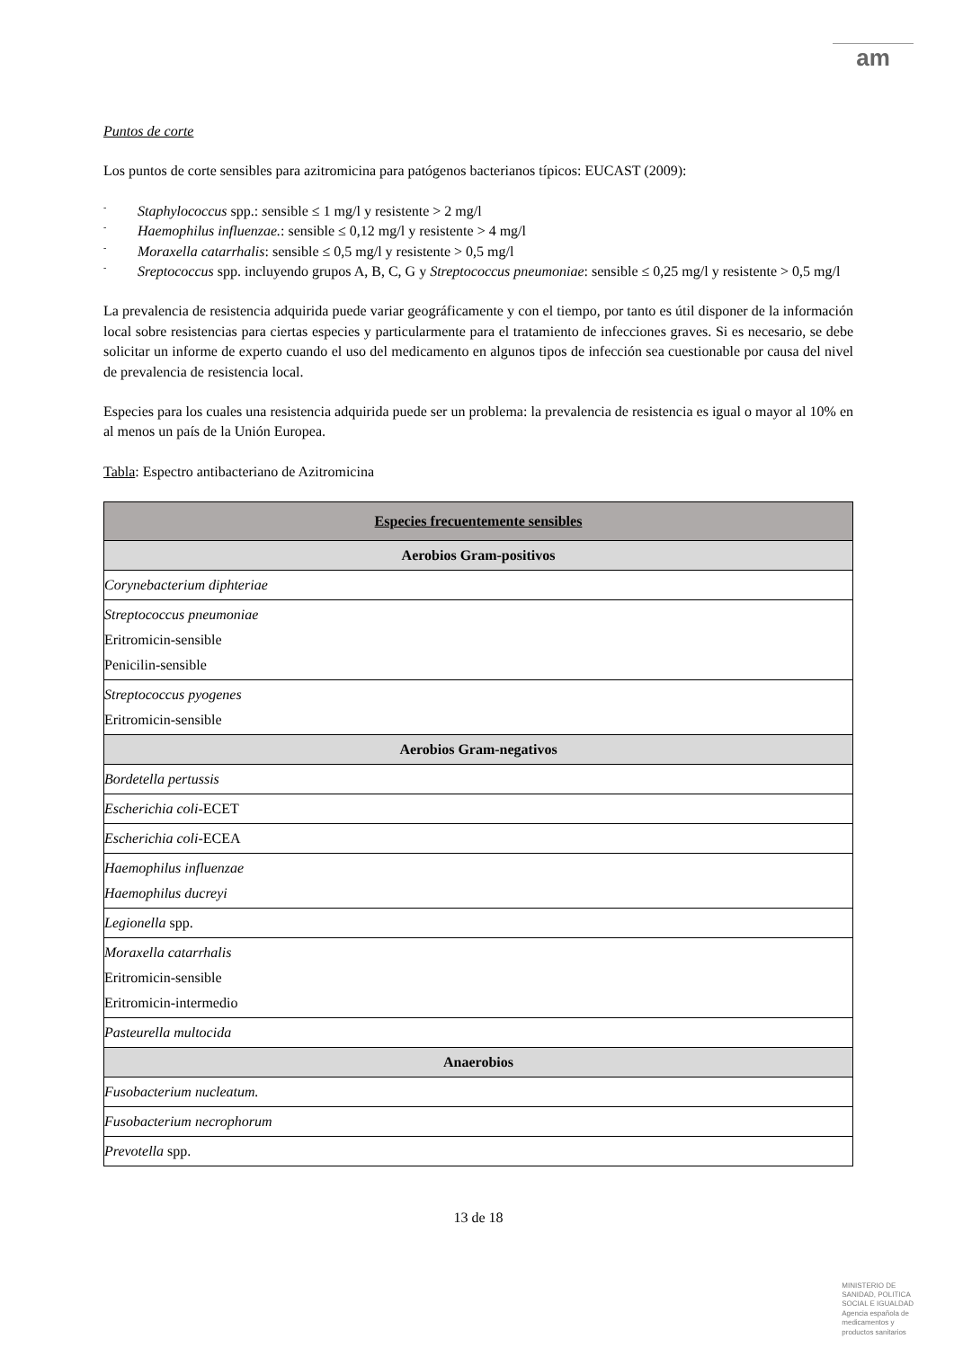am
Puntos de corte
Los puntos de corte sensibles para azitromicina para patógenos bacterianos típicos: EUCAST (2009):
- Staphylococcus spp.: sensible ≤ 1 mg/l y resistente > 2 mg/l
- Haemophilus influenzae.: sensible ≤ 0,12 mg/l y resistente > 4 mg/l
- Moraxella catarrhalis: sensible ≤ 0,5 mg/l y resistente > 0,5 mg/l
- Sreptococcus spp. incluyendo grupos A, B, C, G y Streptococcus pneumoniae: sensible ≤ 0,25 mg/l y resistente > 0,5 mg/l
La prevalencia de resistencia adquirida puede variar geográficamente y con el tiempo, por tanto es útil disponer de la información local sobre resistencias para ciertas especies y particularmente para el tratamiento de infecciones graves. Si es necesario, se debe solicitar un informe de experto cuando el uso del medicamento en algunos tipos de infección sea cuestionable por causa del nivel de prevalencia de resistencia local.
Especies para los cuales una resistencia adquirida puede ser un problema: la prevalencia de resistencia es igual o mayor al 10% en al menos un país de la Unión Europea.
Tabla: Espectro antibacteriano de Azitromicina
| Especies frecuentemente sensibles |
| --- |
| Aerobios Gram-positivos |
| Corynebacterium diphteriae |
| Streptococcus pneumoniae Eritromicin-sensible Penicilin-sensible |
| Streptococcus pyogenes Eritromicin-sensible |
| Aerobios Gram-negativos |
| Bordetella pertussis |
| Escherichia coli- ECET |
| Escherichia coli- ECEA |
| Haemophilus influenzae Haemophilus ducreyi |
| Legionella spp. |
| Moraxella catarrhalis Eritromicin-sensible Eritromicin-intermedio |
| Pasteurella multocida |
| Anaerobios |
| Fusobacterium nucleatum. |
| Fusobacterium necrophorum |
| Prevotella spp. |
13 de 18
MINISTERIO DE
SANIDAD, POLITICA
SOCIAL E IGUALDAD
Agencia española de
medicamentos y
productos sanitarios